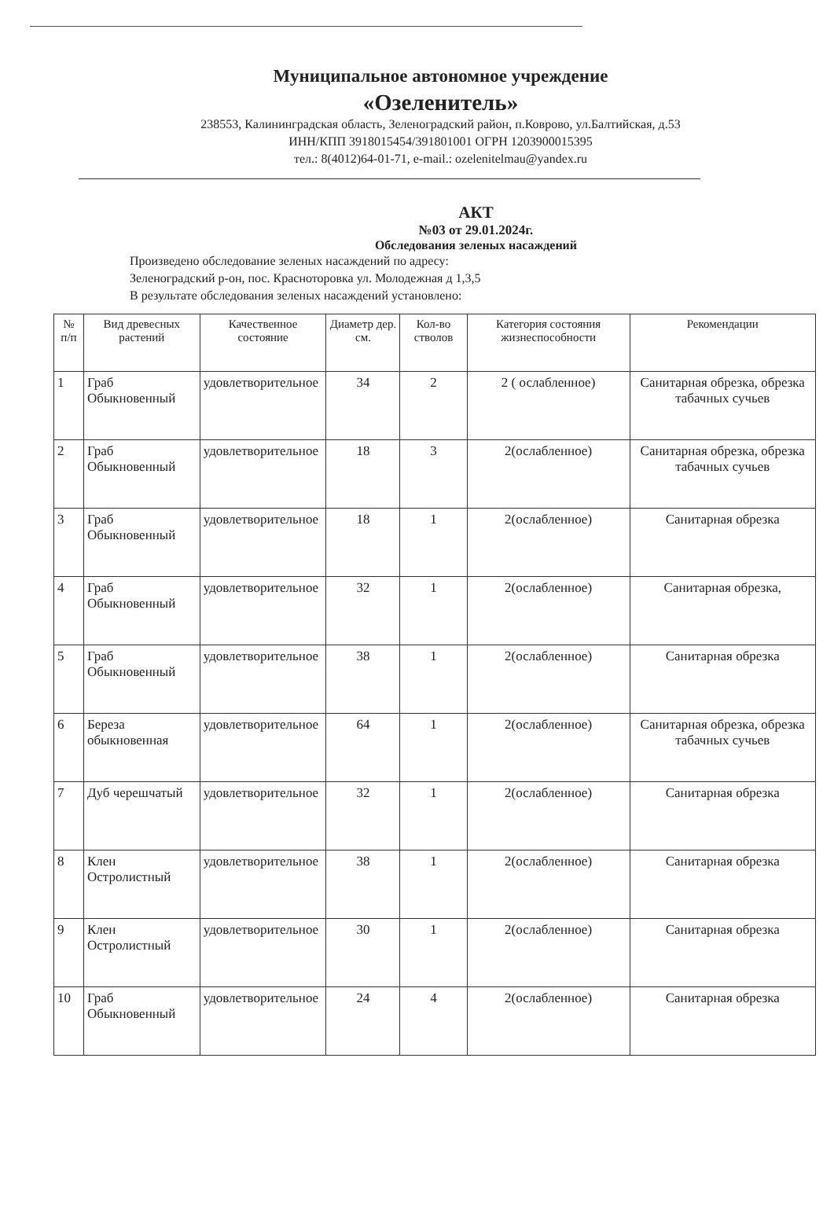Муниципальное автономное учреждение
«Озеленитель»
238553, Калининградская область, Зеленоградский район, п.Коврово, ул.Балтийская, д.53
ИНН/КПП 3918015454/391801001 ОГРН 1203900015395
тел.: 8(4012)64-01-71, e-mail.: ozelenitelmau@yandex.ru
АКТ
№03 от 29.01.2024г.
Обследования зеленых насаждений
Произведено обследование зеленых насаждений по адресу:
Зеленоградский р-он, пос. Красноторовка ул. Молодежная д 1,3,5
В результате обследования зеленых насаждений установлено:
| № п/п | Вид древесных растений | Качественное состояние | Диаметр дер. см. | Кол-во стволов | Категория состояния жизнеспособности | Рекомендации |
| --- | --- | --- | --- | --- | --- | --- |
| 1 | Граб Обыкновенный | удовлетворительное | 34 | 2 | 2 ( ослабленное) | Санитарная обрезка, обрезка табачных сучьев |
| 2 | Граб Обыкновенный | удовлетворительное | 18 | 3 | 2(ослабленное) | Санитарная обрезка, обрезка табачных сучьев |
| 3 | Граб Обыкновенный | удовлетворительное | 18 | 1 | 2(ослабленное) | Санитарная обрезка |
| 4 | Граб Обыкновенный | удовлетворительное | 32 | 1 | 2(ослабленное) | Санитарная обрезка, |
| 5 | Граб Обыкновенный | удовлетворительное | 38 | 1 | 2(ослабленное) | Санитарная обрезка |
| 6 | Береза обыкновенная | удовлетворительное | 64 | 1 | 2(ослабленное) | Санитарная обрезка, обрезка табачных сучьев |
| 7 | Дуб черешчатый | удовлетворительное | 32 | 1 | 2(ослабленное) | Санитарная обрезка |
| 8 | Клен Остролистный | удовлетворительное | 38 | 1 | 2(ослабленное) | Санитарная обрезка |
| 9 | Клен Остролистный | удовлетворительное | 30 | 1 | 2(ослабленное) | Санитарная обрезка |
| 10 | Граб Обыкновенный | удовлетворительное | 24 | 4 | 2(ослабленное) | Санитарная обрезка |